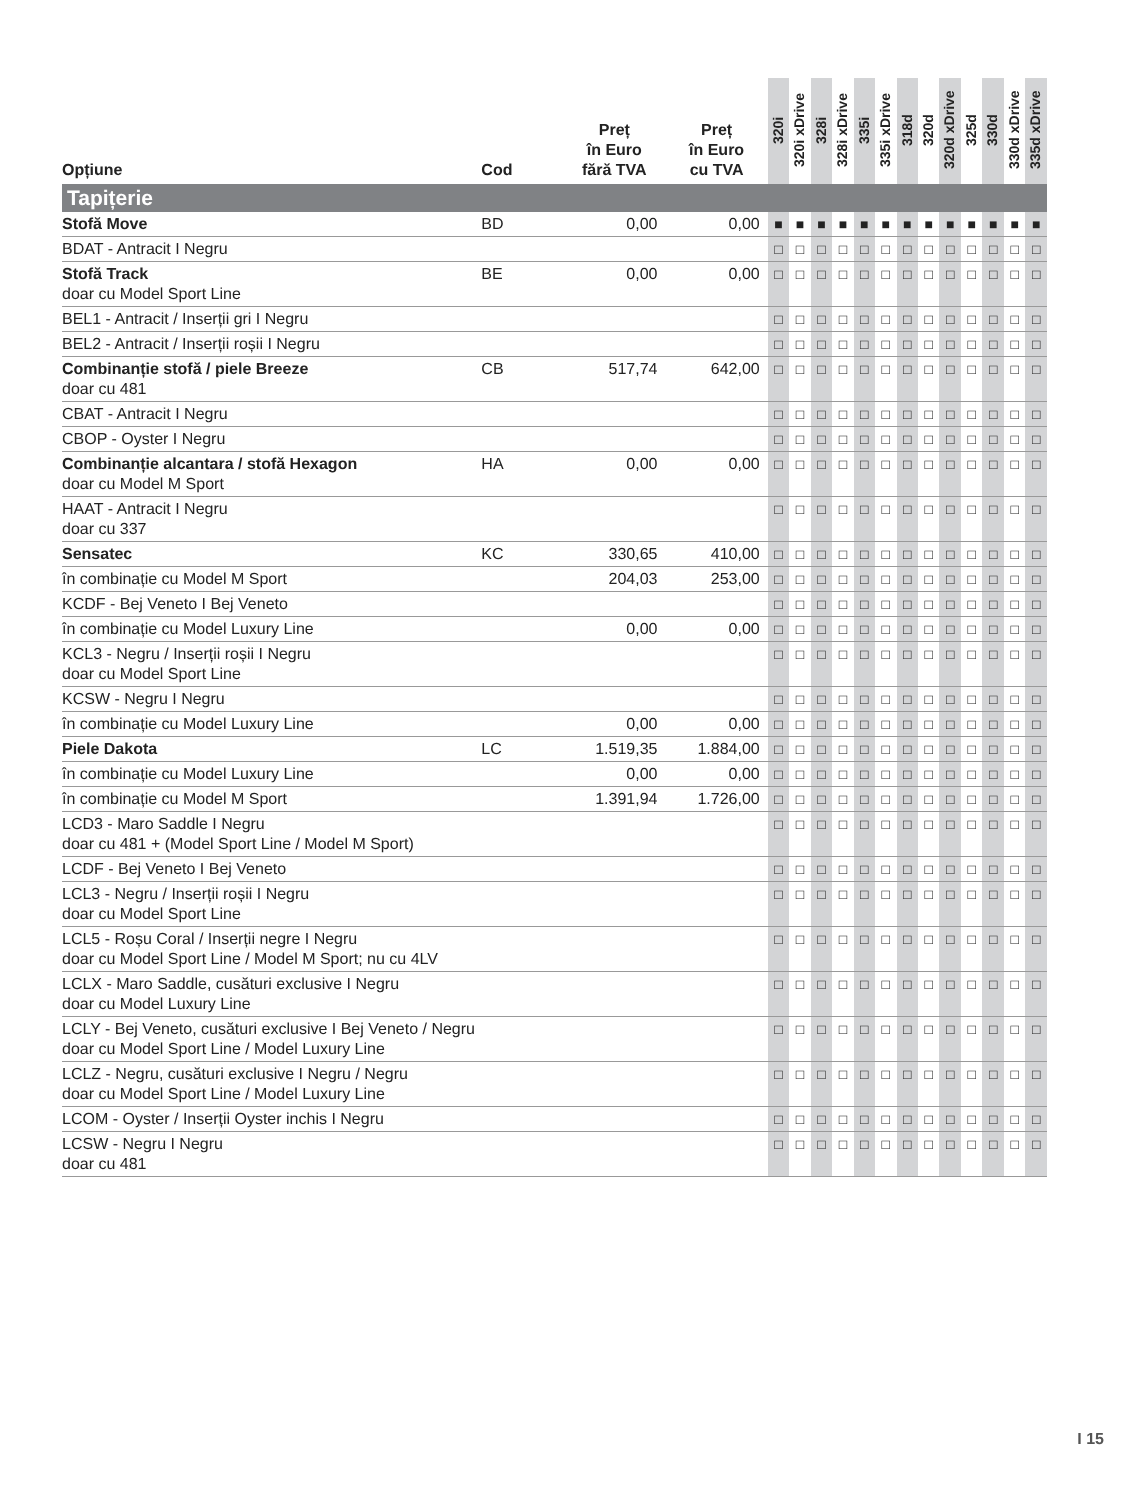| Opțiune | Cod | Preț în Euro fără TVA | Preț în Euro cu TVA | 320i | 320i xDrive | 328i | 328i xDrive | 335i | 335i xDrive | 318d | 320d | 320d xDrive | 325d | 330d | 330d xDrive | 335d xDrive |
| --- | --- | --- | --- | --- | --- | --- | --- | --- | --- | --- | --- | --- | --- | --- | --- | --- |
| Tapițerie | | | | | | | | | | | | | | | | |
| Stofă Move | BD | 0,00 | 0,00 | ■ | ■ | ■ | ■ | ■ | ■ | ■ | ■ | ■ | ■ | ■ | ■ | ■ |
| BDAT - Antracit I Negru | | | | □ | □ | □ | □ | □ | □ | □ | □ | □ | □ | □ | □ | □ |
| Stofă Track doar cu Model Sport Line | BE | 0,00 | 0,00 | □ | □ | □ | □ | □ | □ | □ | □ | □ | □ | □ | □ | □ |
| BEL1 - Antracit / Inserții gri I Negru | | | | □ | □ | □ | □ | □ | □ | □ | □ | □ | □ | □ | □ | □ |
| BEL2 - Antracit / Inserții roșii I Negru | | | | □ | □ | □ | □ | □ | □ | □ | □ | □ | □ | □ | □ | □ |
| Combinanție stofă / piele Breeze doar cu 481 | CB | 517,74 | 642,00 | □ | □ | □ | □ | □ | □ | □ | □ | □ | □ | □ | □ | □ |
| CBAT - Antracit I Negru | | | | □ | □ | □ | □ | □ | □ | □ | □ | □ | □ | □ | □ | □ |
| CBOP - Oyster I Negru | | | | □ | □ | □ | □ | □ | □ | □ | □ | □ | □ | □ | □ | □ |
| Combinanție alcantara / stofă Hexagon doar cu Model M Sport | HA | 0,00 | 0,00 | □ | □ | □ | □ | □ | □ | □ | □ | □ | □ | □ | □ | □ |
| HAAT - Antracit I Negru doar cu 337 | | | | □ | □ | □ | □ | □ | □ | □ | □ | □ | □ | □ | □ | □ |
| Sensatec | KC | 330,65 | 410,00 | □ | □ | □ | □ | □ | □ | □ | □ | □ | □ | □ | □ | □ |
| în combinație cu Model M Sport | | 204,03 | 253,00 | □ | □ | □ | □ | □ | □ | □ | □ | □ | □ | □ | □ | □ |
| KCDF - Bej Veneto I Bej Veneto | | | | □ | □ | □ | □ | □ | □ | □ | □ | □ | □ | □ | □ | □ |
| în combinație cu Model Luxury Line | | 0,00 | 0,00 | □ | □ | □ | □ | □ | □ | □ | □ | □ | □ | □ | □ | □ |
| KCL3 - Negru / Inserții roșii I Negru doar cu Model Sport Line | | | | □ | □ | □ | □ | □ | □ | □ | □ | □ | □ | □ | □ | □ |
| KCSW - Negru I Negru | | | | □ | □ | □ | □ | □ | □ | □ | □ | □ | □ | □ | □ | □ |
| în combinație cu Model Luxury Line | | 0,00 | 0,00 | □ | □ | □ | □ | □ | □ | □ | □ | □ | □ | □ | □ | □ |
| Piele Dakota | LC | 1.519,35 | 1.884,00 | □ | □ | □ | □ | □ | □ | □ | □ | □ | □ | □ | □ | □ |
| în combinație cu Model Luxury Line | | 0,00 | 0,00 | □ | □ | □ | □ | □ | □ | □ | □ | □ | □ | □ | □ | □ |
| în combinație cu Model M Sport | | 1.391,94 | 1.726,00 | □ | □ | □ | □ | □ | □ | □ | □ | □ | □ | □ | □ | □ |
| LCD3 - Maro Saddle I Negru doar cu 481 + (Model Sport Line / Model M Sport) | | | | □ | □ | □ | □ | □ | □ | □ | □ | □ | □ | □ | □ | □ |
| LCDF - Bej Veneto I Bej Veneto | | | | □ | □ | □ | □ | □ | □ | □ | □ | □ | □ | □ | □ | □ |
| LCL3 - Negru / Inserții roșii I Negru doar cu Model Sport Line | | | | □ | □ | □ | □ | □ | □ | □ | □ | □ | □ | □ | □ | □ |
| LCL5 - Roșu Coral / Inserții negre I Negru doar cu Model Sport Line / Model M Sport; nu cu 4LV | | | | □ | □ | □ | □ | □ | □ | □ | □ | □ | □ | □ | □ | □ |
| LCLX - Maro Saddle, cusături exclusive I Negru doar cu Model Luxury Line | | | | □ | □ | □ | □ | □ | □ | □ | □ | □ | □ | □ | □ | □ |
| LCLY - Bej Veneto, cusături exclusive I Bej Veneto / Negru doar cu Model Sport Line / Model Luxury Line | | | | □ | □ | □ | □ | □ | □ | □ | □ | □ | □ | □ | □ | □ |
| LCLZ - Negru, cusături exclusive I Negru / Negru doar cu Model Sport Line / Model Luxury Line | | | | □ | □ | □ | □ | □ | □ | □ | □ | □ | □ | □ | □ | □ |
| LCOM - Oyster / Inserții Oyster inchis I Negru | | | | □ | □ | □ | □ | □ | □ | □ | □ | □ | □ | □ | □ | □ |
| LCSW - Negru I Negru doar cu 481 | | | | □ | □ | □ | □ | □ | □ | □ | □ | □ | □ | □ | □ | □ |
I 15